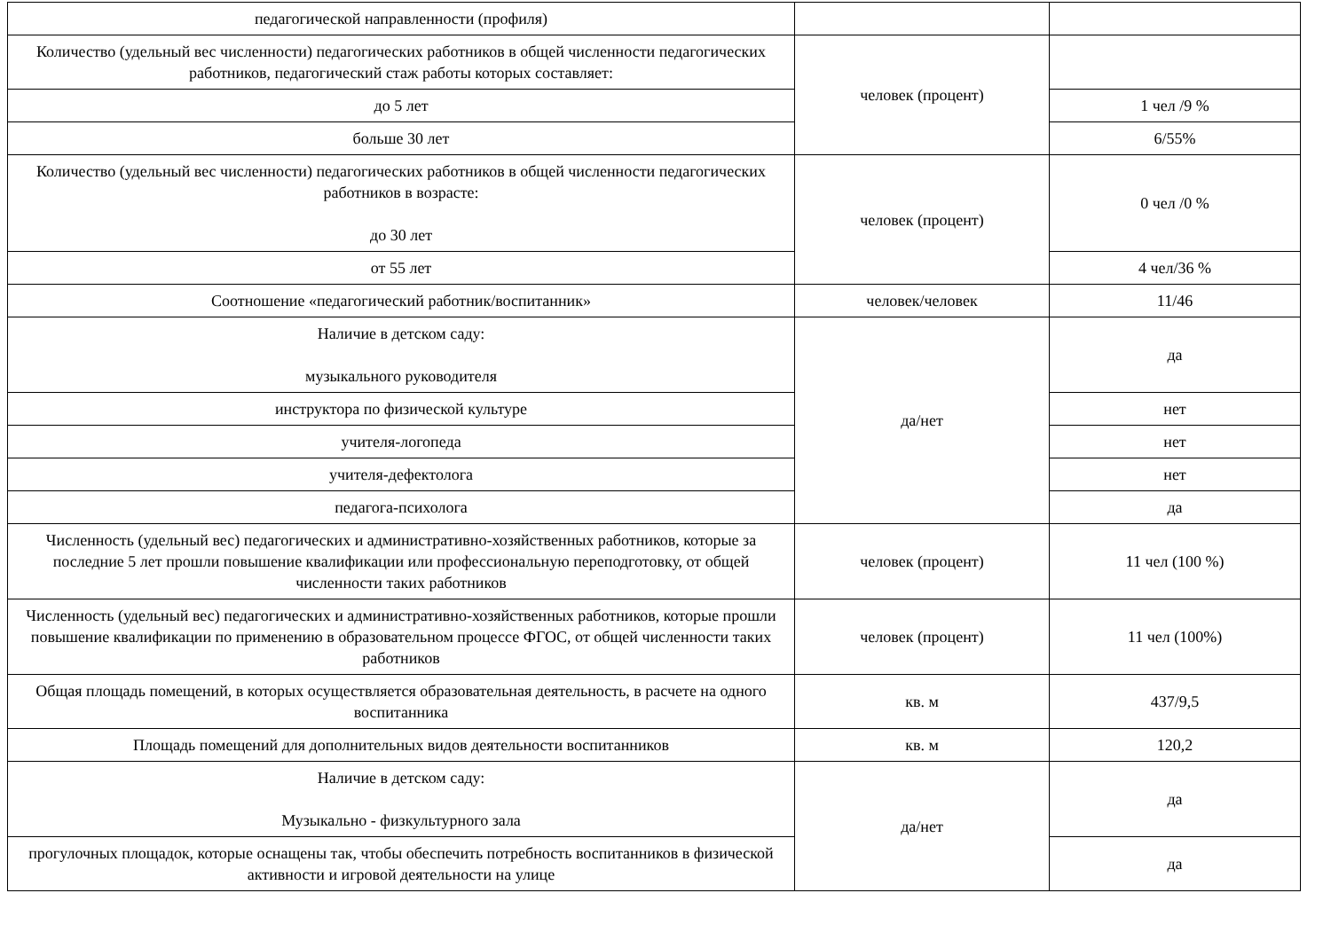| педагогической направленности (профиля) | | |
| Количество (удельный вес численности) педагогических работников в общей численности педагогических работников, педагогический стаж работы которых составляет: | человек (процент) | |
| до 5 лет | | 1 чел /9 % |
| больше 30 лет | | 6/55% |
| Количество (удельный вес численности) педагогических работников в общей численности педагогических работников в возрасте: до 30 лет | человек (процент) | 0 чел /0 % |
| от 55 лет | | 4 чел/36 % |
| Соотношение «педагогический работник/воспитанник» | человек/человек | 11/46 |
| Наличие в детском саду: музыкального руководителя | да/нет | да |
| инструктора по физической культуре | | нет |
| учителя-логопеда | | нет |
| учителя-дефектолога | | нет |
| педагога-психолога | | да |
| Численность (удельный вес) педагогических и административно-хозяйственных работников, которые за последние 5 лет прошли повышение квалификации или профессиональную переподготовку, от общей численности таких работников | человек (процент) | 11 чел (100 %) |
| Численность (удельный вес) педагогических и административно-хозяйственных работников, которые прошли повышение квалификации по применению в образовательном процессе ФГОС, от общей численности таких работников | человек (процент) | 11 чел (100%) |
| Общая площадь помещений, в которых осуществляется образовательная деятельность, в расчете на одного воспитанника | кв. м | 437/9,5 |
| Площадь помещений для дополнительных видов деятельности воспитанников | кв. м | 120,2 |
| Наличие в детском саду: Музыкально - физкультурного зала | да/нет | да |
| прогулочных площадок, которые оснащены так, чтобы обеспечить потребность воспитанников в физической активности и игровой деятельности на улице | | да |